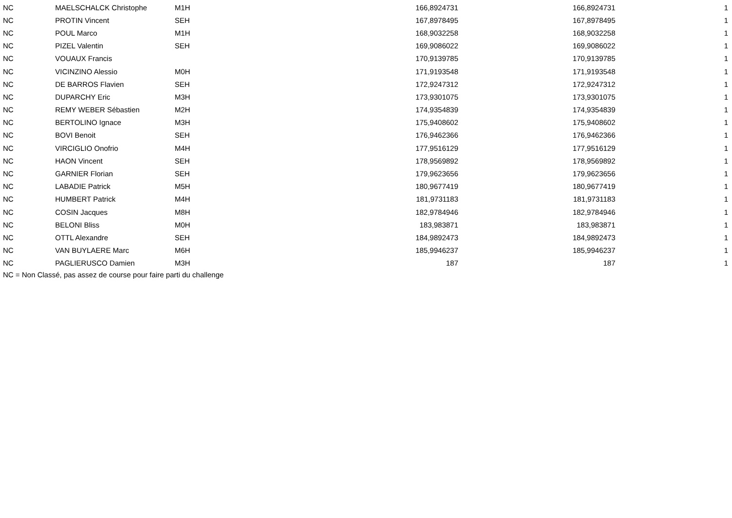| NC | MAELSCHALCK Christophe | M1H | 166,8924731 | 166,8924731 | 1 |
| NC | PROTIN Vincent | SEH | 167,8978495 | 167,8978495 | 1 |
| NC | POUL Marco | M1H | 168,9032258 | 168,9032258 | 1 |
| NC | PIZEL Valentin | SEH | 169,9086022 | 169,9086022 | 1 |
| NC | VOUAUX Francis | | 170,9139785 | 170,9139785 | 1 |
| NC | VICINZINO Alessio | M0H | 171,9193548 | 171,9193548 | 1 |
| NC | DE BARROS Flavien | SEH | 172,9247312 | 172,9247312 | 1 |
| NC | DUPARCHY Eric | M3H | 173,9301075 | 173,9301075 | 1 |
| NC | REMY WEBER Sébastien | M2H | 174,9354839 | 174,9354839 | 1 |
| NC | BERTOLINO Ignace | M3H | 175,9408602 | 175,9408602 | 1 |
| NC | BOVI Benoit | SEH | 176,9462366 | 176,9462366 | 1 |
| NC | VIRCIGLIO Onofrio | M4H | 177,9516129 | 177,9516129 | 1 |
| NC | HAON Vincent | SEH | 178,9569892 | 178,9569892 | 1 |
| NC | GARNIER Florian | SEH | 179,9623656 | 179,9623656 | 1 |
| NC | LABADIE Patrick | M5H | 180,9677419 | 180,9677419 | 1 |
| NC | HUMBERT Patrick | M4H | 181,9731183 | 181,9731183 | 1 |
| NC | COSIN Jacques | M8H | 182,9784946 | 182,9784946 | 1 |
| NC | BELONI Bliss | M0H | 183,983871 | 183,983871 | 1 |
| NC | OTTL Alexandre | SEH | 184,9892473 | 184,9892473 | 1 |
| NC | VAN BUYLAERE Marc | M6H | 185,9946237 | 185,9946237 | 1 |
| NC | PAGLIERUSCO Damien | M3H | 187 | 187 | 1 |
NC = Non Classé, pas assez de course pour faire parti du challenge